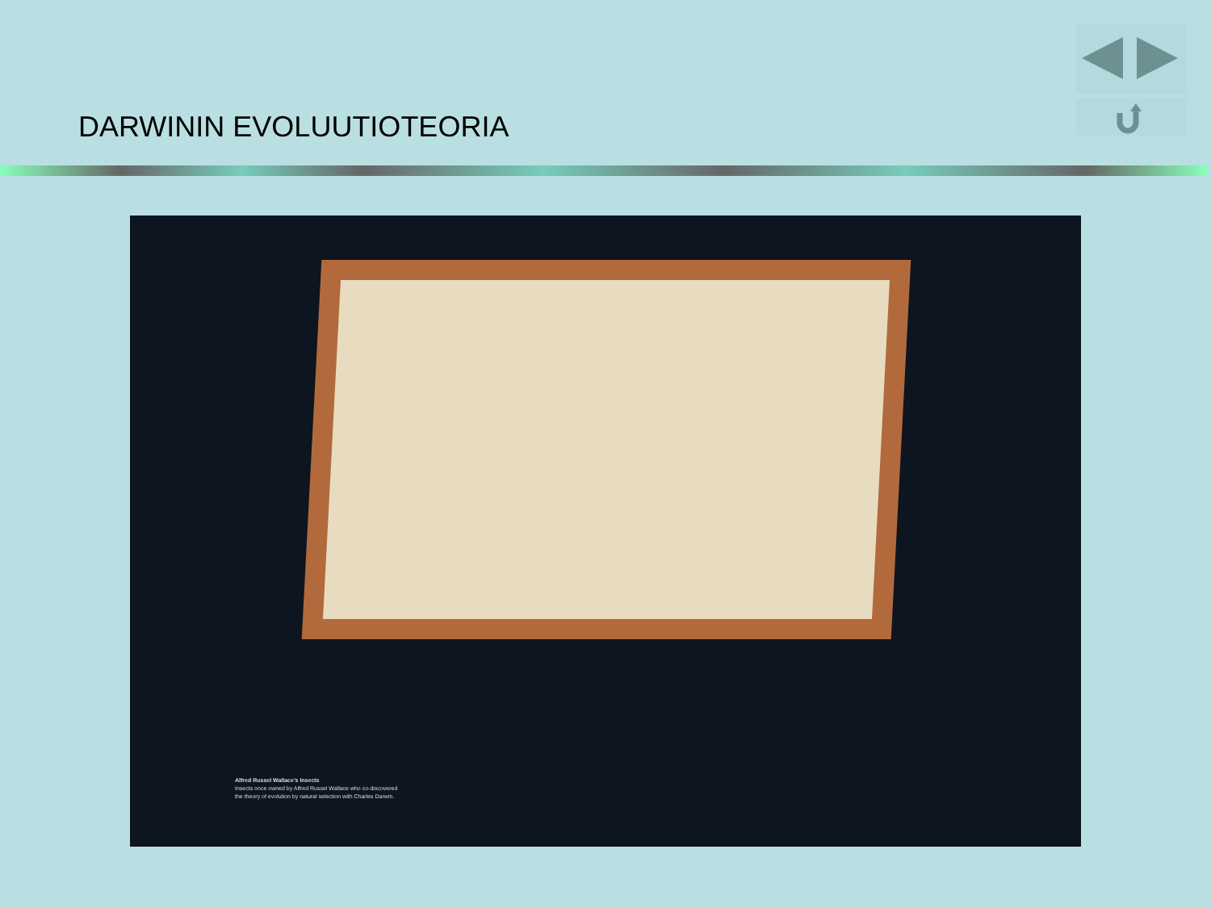DARWININ EVOLUUTIOTEORIA
Alfred Russel Wallace's Insects
Insects once owned by Alfred Russel Wallace who co-discovered
the theory of evolution by natural selection with Charles Darwin.